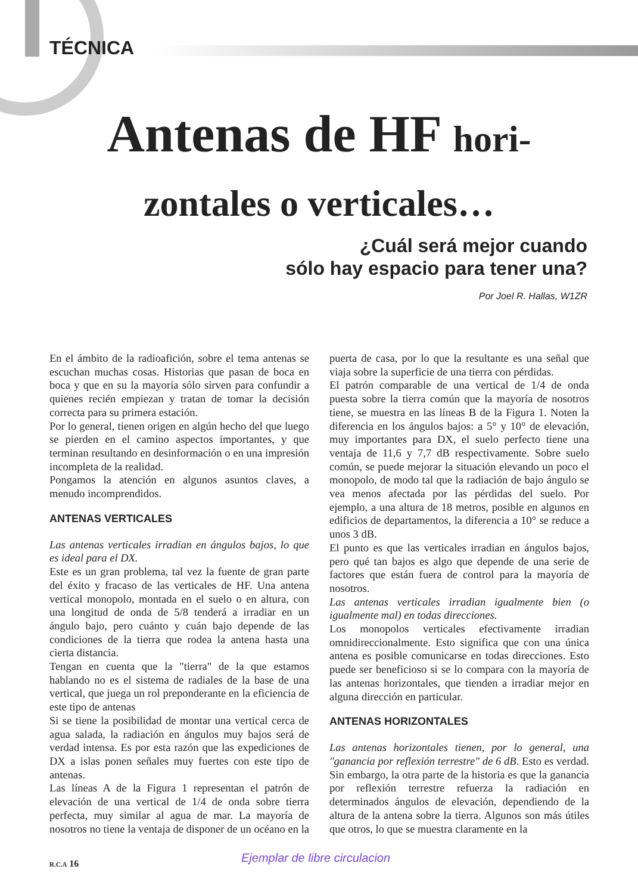TÉCNICA
Antenas de HF hori-
zontales o verticales…
¿Cuál será mejor cuando
sólo hay espacio para tener una?
Por Joel R. Hallas, W1ZR
En el ámbito de la radioafición, sobre el tema antenas se escuchan muchas cosas. Historias que pasan de boca en boca y que en su la mayoría sólo sirven para confundir a quienes recién empiezan y tratan de tomar la decisión correcta para su primera estación.
Por lo general, tienen origen en algún hecho del que luego se pierden en el camino aspectos importantes, y que terminan resultando en desinformación o en una impresión incompleta de la realidad.
Pongamos la atención en algunos asuntos claves, a menudo incomprendidos.
ANTENAS VERTICALES
Las antenas verticales irradian en ángulos bajos, lo que es ideal para el DX.
Este es un gran problema, tal vez la fuente de gran parte del éxito y fracaso de las verticales de HF. Una antena vertical monopolo, montada en el suelo o en altura, con una longitud de onda de 5/8 tenderá a irradiar en un ángulo bajo, pero cuánto y cuán bajo depende de las condiciones de la tierra que rodea la antena hasta una cierta distancia.
Tengan en cuenta que la "tierra" de la que estamos hablando no es el sistema de radiales de la base de una vertical, que juega un rol preponderante en la eficiencia de este tipo de antenas
Si se tiene la posibilidad de montar una vertical cerca de agua salada, la radiación en ángulos muy bajos será de verdad intensa. Es por esta razón que las expediciones de DX a islas ponen señales muy fuertes con este tipo de antenas.
Las líneas A de la Figura 1 representan el patrón de elevación de una vertical de 1/4 de onda sobre tierra perfecta, muy similar al agua de mar. La mayoría de nosotros no tiene la ventaja de disponer de un océano en la puerta de casa, por lo que la resultante es una señal que viaja sobre la superficie de una tierra con pérdidas.
El patrón comparable de una vertical de 1/4 de onda puesta sobre la tierra común que la mayoría de nosotros tiene, se muestra en las líneas B de la Figura 1. Noten la diferencia en los ángulos bajos: a 5° y 10° de elevación, muy importantes para DX, el suelo perfecto tiene una ventaja de 11,6 y 7,7 dB respectivamente. Sobre suelo común, se puede mejorar la situación elevando un poco el monopolo, de modo tal que la radiación de bajo ángulo se vea menos afectada por las pérdidas del suelo. Por ejemplo, a una altura de 18 metros, posible en algunos en edificios de departamentos, la diferencia a 10° se reduce a unos 3 dB.
El punto es que las verticales irradian en ángulos bajos, pero qué tan bajos es algo que depende de una serie de factores que están fuera de control para la mayoría de nosotros.
Las antenas verticales irradian igualmente bien (o igualmente mal) en todas direcciones.
Los monopolos verticales efectivamente irradian omnidireccionalmente. Esto significa que con una única antena es posible comunicarse en todas direcciones. Esto puede ser beneficioso si se lo compara con la mayoría de las antenas horizontales, que tienden a irradiar mejor en alguna dirección en particular.
ANTENAS HORIZONTALES
Las antenas horizontales tienen, por lo general, una "ganancia por reflexión terrestre" de 6 dB. Esto es verdad. Sin embargo, la otra parte de la historia es que la ganancia por reflexión terrestre refuerza la radiación en determinados ángulos de elevación, dependiendo de la altura de la antena sobre la tierra. Algunos son más útiles que otros, lo que se muestra claramente en la
R.C.A 16 Ejemplar de libre circulacion